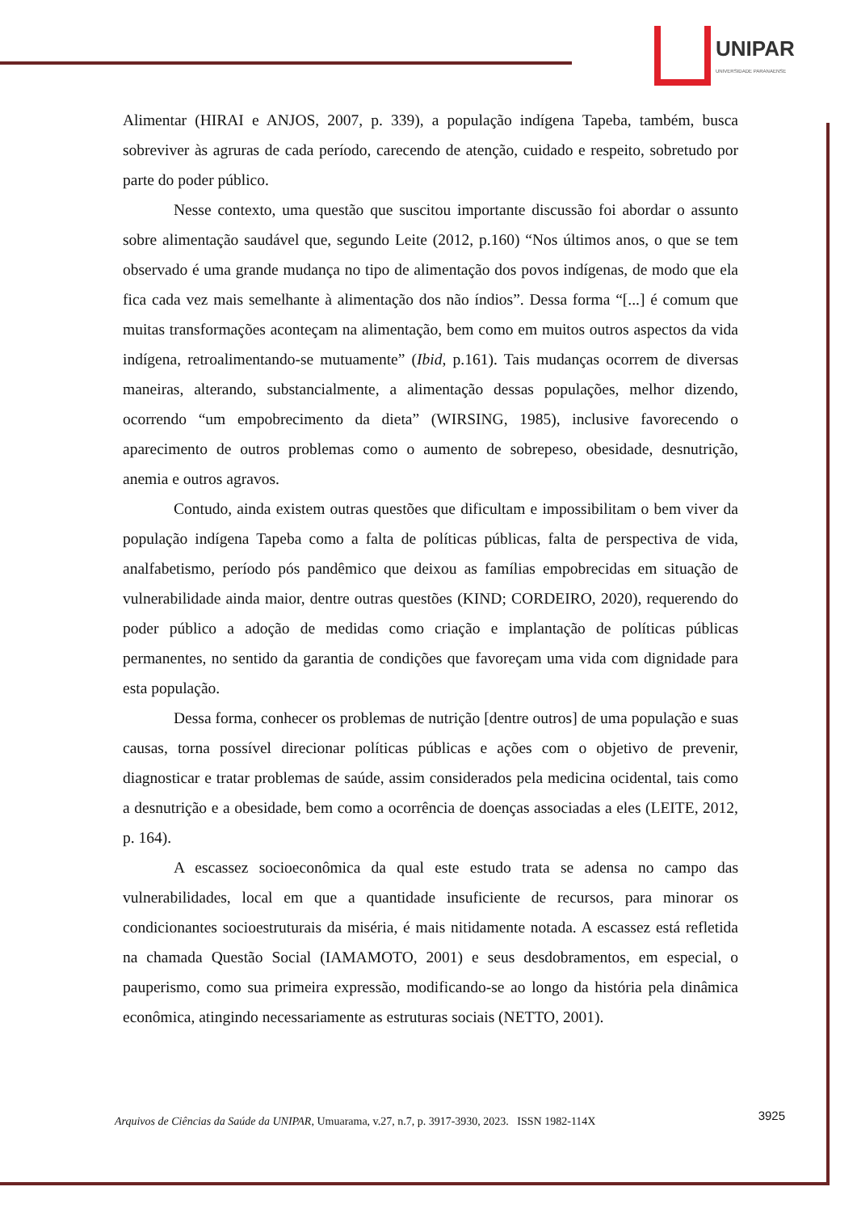UNIPAR
UNIVERSIDADE PARANAENSE
Alimentar (HIRAI e ANJOS, 2007, p. 339), a população indígena Tapeba, também, busca sobreviver às agruras de cada período, carecendo de atenção, cuidado e respeito, sobretudo por parte do poder público.
Nesse contexto, uma questão que suscitou importante discussão foi abordar o assunto sobre alimentação saudável que, segundo Leite (2012, p.160) “Nos últimos anos, o que se tem observado é uma grande mudança no tipo de alimentação dos povos indígenas, de modo que ela fica cada vez mais semelhante à alimentação dos não índios”. Dessa forma “[...] é comum que muitas transformações aconteçam na alimentação, bem como em muitos outros aspectos da vida indígena, retroalimentando-se mutuamente” (Ibid, p.161). Tais mudanças ocorrem de diversas maneiras, alterando, substancialmente, a alimentação dessas populações, melhor dizendo, ocorrendo “um empobrecimento da dieta” (WIRSING, 1985), inclusive favorecendo o aparecimento de outros problemas como o aumento de sobrepeso, obesidade, desnutrição, anemia e outros agravos.
Contudo, ainda existem outras questões que dificultam e impossibilitam o bem viver da população indígena Tapeba como a falta de políticas públicas, falta de perspectiva de vida, analfabetismo, período pós pandêmico que deixou as famílias empobrecidas em situação de vulnerabilidade ainda maior, dentre outras questões (KIND; CORDEIRO, 2020), requerendo do poder público a adoção de medidas como criação e implantação de políticas públicas permanentes, no sentido da garantia de condições que favoreçam uma vida com dignidade para esta população.
Dessa forma, conhecer os problemas de nutrição [dentre outros] de uma população e suas causas, torna possível direcionar políticas públicas e ações com o objetivo de prevenir, diagnosticar e tratar problemas de saúde, assim considerados pela medicina ocidental, tais como a desnutrição e a obesidade, bem como a ocorrência de doenças associadas a eles (LEITE, 2012, p. 164).
A escassez socioeconômica da qual este estudo trata se adensa no campo das vulnerabilidades, local em que a quantidade insuficiente de recursos, para minorar os condicionantes socioestruturais da miséria, é mais nitidamente notada. A escassez está refletida na chamada Questão Social (IAMAMOTO, 2001) e seus desdobramentos, em especial, o pauperismo, como sua primeira expressão, modificando-se ao longo da história pela dinâmica econômica, atingindo necessariamente as estruturas sociais (NETTO, 2001).
Arquivos de Ciências da Saúde da UNIPAR, Umuarama, v.27, n.7, p. 3917-3930, 2023. ISSN 1982-114X 3925